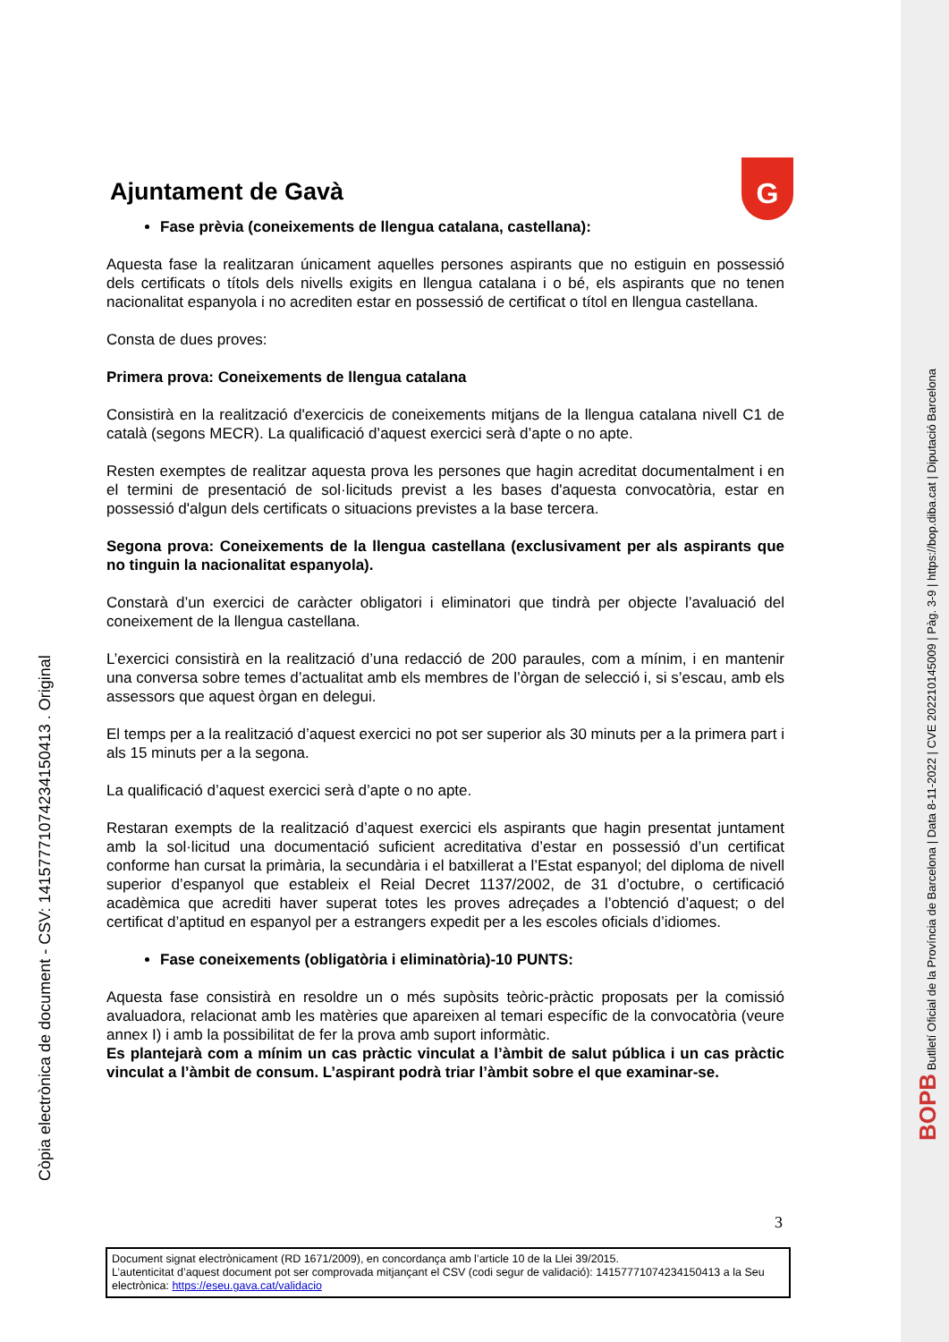Còpia electrònica de document - CSV: 14157771074234150413 . Original
BOPB Butlletí Oficial de la Província de Barcelona | Data 8-11-2022 | CVE 202210145009 | Pàg. 3-9 | https://bop.diba.cat | Diputació Barcelona
G
Ajuntament de Gavà
Fase prèvia (coneixements de llengua catalana, castellana):
Aquesta fase la realitzaran únicament aquelles persones aspirants que no estiguin en possessió dels certificats o títols dels nivells exigits en llengua catalana i o bé, els aspirants que no tenen nacionalitat espanyola i no acrediten estar en possessió de certificat o títol en llengua castellana.
Consta de dues proves:
Primera prova: Coneixements de llengua catalana
Consistirà en la realització d'exercicis de coneixements mitjans de la llengua catalana nivell C1 de català (segons MECR). La qualificació d’aquest exercici serà d’apte o no apte.
Resten exemptes de realitzar aquesta prova les persones que hagin acreditat documentalment i en el termini de presentació de sol·licituds previst a les bases d'aquesta convocatòria, estar en possessió d'algun dels certificats o situacions previstes a la base tercera.
Segona prova: Coneixements de la llengua castellana (exclusivament per als aspirants que no tinguin la nacionalitat espanyola).
Constarà d’un exercici de caràcter obligatori i eliminatori que tindrà per objecte l’avaluació del coneixement de la llengua castellana.
L’exercici consistirà en la realització d’una redacció de 200 paraules, com a mínim, i en mantenir una conversa sobre temes d’actualitat amb els membres de l’òrgan de selecció i, si s’escau, amb els assessors que aquest òrgan en delegui.
El temps per a la realització d’aquest exercici no pot ser superior als 30 minuts per a la primera part i als 15 minuts per a la segona.
La qualificació d’aquest exercici serà d’apte o no apte.
Restaran exempts de la realització d’aquest exercici els aspirants que hagin presentat juntament amb la sol·licitud una documentació suficient acreditativa d’estar en possessió d’un certificat conforme han cursat la primària, la secundària i el batxillerat a l’Estat espanyol; del diploma de nivell superior d’espanyol que estableix el Reial Decret 1137/2002, de 31 d’octubre, o certificació acadèmica que acrediti haver superat totes les proves adreçades a l’obtenció d’aquest; o del certificat d’aptitud en espanyol per a estrangers expedit per a les escoles oficials d’idiomes.
Fase coneixements (obligatòria i eliminatòria)-10 PUNTS:
Aquesta fase consistirà en resoldre un o més supòsits teòric-pràctic proposats per la comissió avaluadora, relacionat amb les matèries que apareixen al temari específic de la convocatòria (veure annex I) i amb la possibilitat de fer la prova amb suport informàtic.
Es plantejarà com a mínim un cas pràctic vinculat a l’àmbit de salut pública i un cas pràctic vinculat a l’àmbit de consum. L’aspirant podrà triar l’àmbit sobre el que examinar-se.
3
Document signat electrònicament (RD 1671/2009), en concordança amb l’article 10 de la Llei 39/2015.
L’autenticitat d’aquest document pot ser comprovada mitjançant el CSV (codi segur de validació): 14157771074234150413 a la Seu electrònica: https://eseu.gava.cat/validacio